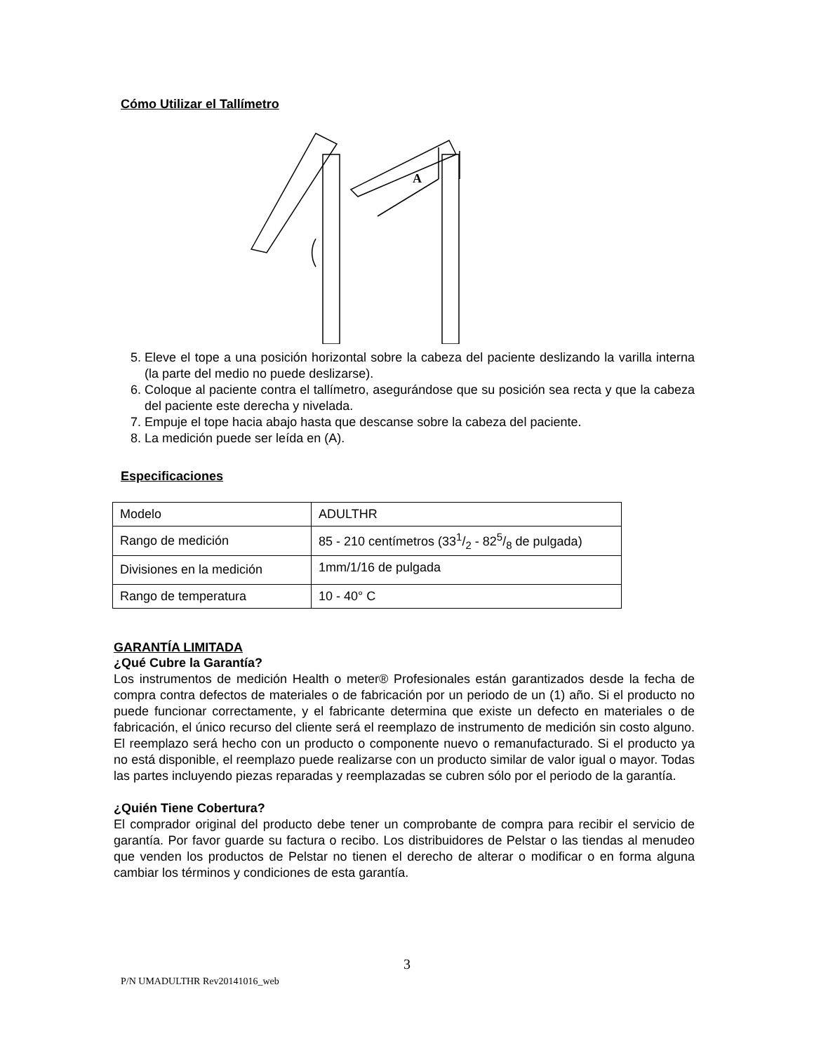Cómo Utilizar el Tallímetro
A
5. Eleve el tope a una posición horizontal sobre la cabeza del paciente deslizando la varilla interna (la parte del medio no puede deslizarse).
6. Coloque al paciente contra el tallímetro, asegurándose que su posición sea recta y que la cabeza del paciente este derecha y nivelada.
7. Empuje el tope hacia abajo hasta que descanse sobre la cabeza del paciente.
8. La medición puede ser leída en (A).
Especificaciones
| Modelo | ADULTHR |
| Rango de medición | 85 - 210 centímetros (331/2 - 825/8 de pulgada) |
| Divisiones en la medición | 1mm/1/16 de pulgada |
| Rango de temperatura | 10 - 40° C |
GARANTÍA LIMITADA
¿Qué Cubre la Garantía?
Los instrumentos de medición Health o meter® Profesionales están garantizados desde la fecha de compra contra defectos de materiales o de fabricación por un periodo de un (1) año. Si el producto no puede funcionar correctamente, y el fabricante determina que existe un defecto en materiales o de fabricación, el único recurso del cliente será el reemplazo de instrumento de medición sin costo alguno. El reemplazo será hecho con un producto o componente nuevo o remanufacturado. Si el producto ya no está disponible, el reemplazo puede realizarse con un producto similar de valor igual o mayor. Todas las partes incluyendo piezas reparadas y reemplazadas se cubren sólo por el periodo de la garantía.
¿Quién Tiene Cobertura?
El comprador original del producto debe tener un comprobante de compra para recibir el servicio de garantía. Por favor guarde su factura o recibo. Los distribuidores de Pelstar o las tiendas al menudeo que venden los productos de Pelstar no tienen el derecho de alterar o modificar o en forma alguna cambiar los términos y condiciones de esta garantía.
3
P/N UMADULTHR Rev20141016_web